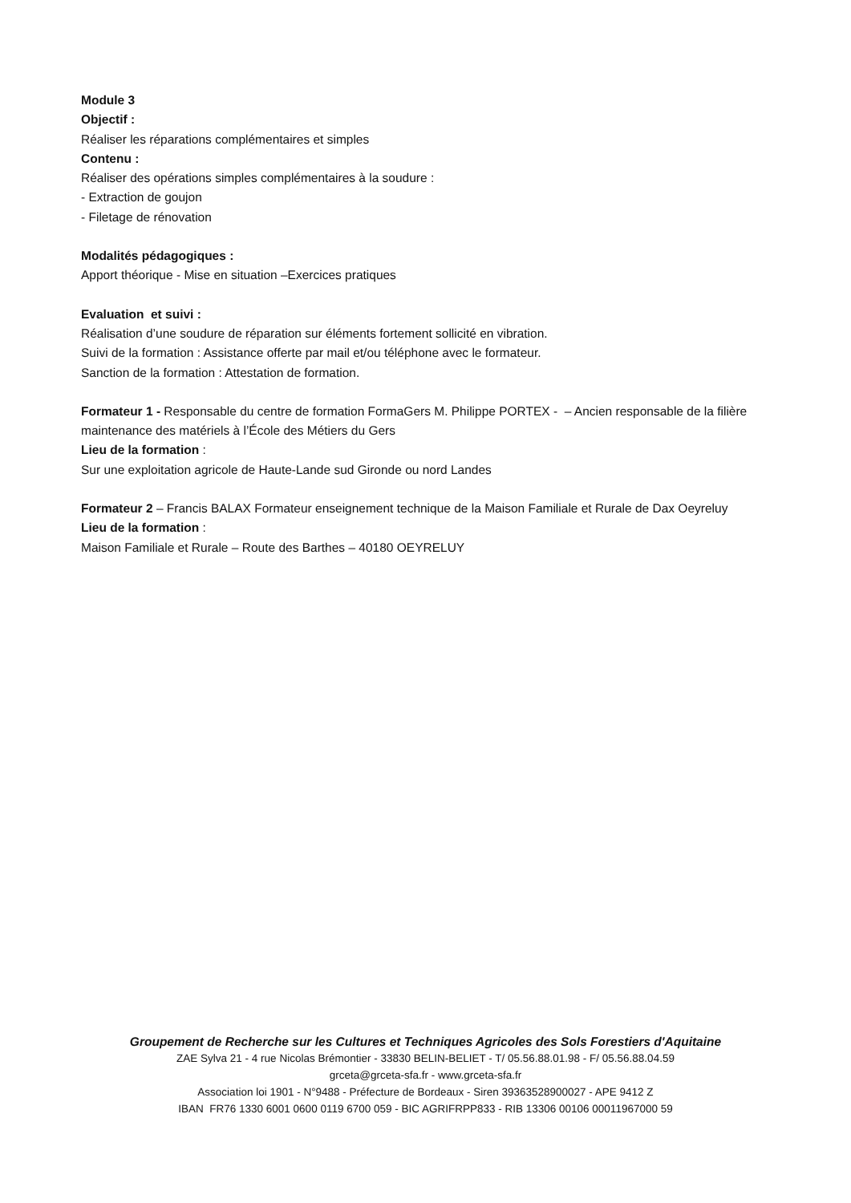Module 3
Objectif :
Réaliser les réparations complémentaires et simples
Contenu :
Réaliser des opérations simples complémentaires à la soudure :
- Extraction de goujon
- Filetage de rénovation
Modalités pédagogiques :
Apport théorique - Mise en situation –Exercices pratiques
Evaluation et suivi :
Réalisation d’une soudure de réparation sur éléments fortement sollicité en vibration.
Suivi de la formation : Assistance offerte par mail et/ou téléphone avec le formateur.
Sanction de la formation : Attestation de formation.
Formateur 1 - Responsable du centre de formation FormaGers M. Philippe PORTEX - – Ancien responsable de la filière maintenance des matériels à l’École des Métiers du Gers
Lieu de la formation :
Sur une exploitation agricole de Haute-Lande sud Gironde ou nord Landes
Formateur 2 – Francis BALAX Formateur enseignement technique de la Maison Familiale et Rurale de Dax Oeyreluy
Lieu de la formation :
Maison Familiale et Rurale – Route des Barthes – 40180 OEYRELUY
Groupement de Recherche sur les Cultures et Techniques Agricoles des Sols Forestiers d'Aquitaine
ZAE Sylva 21 - 4 rue Nicolas Brémontier - 33830 BELIN-BELIET - T/ 05.56.88.01.98 - F/ 05.56.88.04.59
grceta@grceta-sfa.fr - www.grceta-sfa.fr
Association loi 1901 - N°9488 - Préfecture de Bordeaux - Siren 39363528900027 - APE 9412 Z
IBAN FR76 1330 6001 0600 0119 6700 059 - BIC AGRIFRPP833 - RIB 13306 00106 00011967000 59